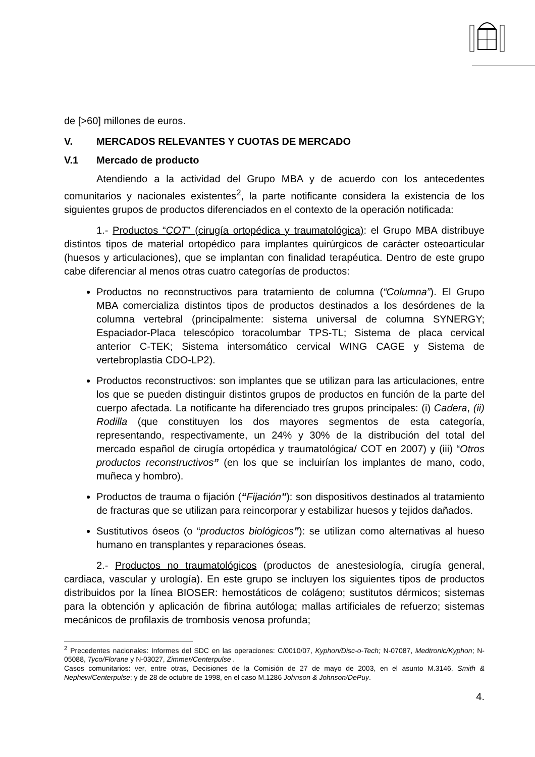de [>60] millones de euros.
V. MERCADOS RELEVANTES Y CUOTAS DE MERCADO
V.1 Mercado de producto
Atendiendo a la actividad del Grupo MBA y de acuerdo con los antecedentes comunitarios y nacionales existentes<sup>2</sup>, la parte notificante considera la existencia de los siguientes grupos de productos diferenciados en el contexto de la operación notificada:
1.- Productos “COT” (cirugía ortopédica y traumatológica): el Grupo MBA distribuye distintos tipos de material ortopédico para implantes quirúrgicos de carácter osteoarticular (huesos y articulaciones), que se implantan con finalidad terapéutica. Dentro de este grupo cabe diferenciar al menos otras cuatro categorías de productos:
Productos no reconstructivos para tratamiento de columna (“Columna”). El Grupo MBA comercializa distintos tipos de productos destinados a los desórdenes de la columna vertebral (principalmente: sistema universal de columna SYNERGY; Espaciador-Placa telescópico toracolumbar TPS-TL; Sistema de placa cervical anterior C-TEK; Sistema intersomático cervical WING CAGE y Sistema de vertebroplastia CDO-LP2).
Productos reconstructivos: son implantes que se utilizan para las articulaciones, entre los que se pueden distinguir distintos grupos de productos en función de la parte del cuerpo afectada. La notificante ha diferenciado tres grupos principales: (i) Cadera, (ii) Rodilla (que constituyen los dos mayores segmentos de esta categoría, representando, respectivamente, un 24% y 30% de la distribución del total del mercado español de cirugía ortopédica y traumatológica/ COT en 2007) y (iii) “Otros productos reconstructivos” (en los que se incluirían los implantes de mano, codo, muñeca y hombro).
Productos de trauma o fijación (“Fijación”): son dispositivos destinados al tratamiento de fracturas que se utilizan para reincorporar y estabilizar huesos y tejidos dañados.
Sustitutivos óseos (o “productos biológicos”): se utilizan como alternativas al hueso humano en transplantes y reparaciones óseas.
2.- Productos no traumatológicos (productos de anestesiología, cirugía general, cardiaca, vascular y urología). En este grupo se incluyen los siguientes tipos de productos distribuidos por la línea BIOSER: hemostáticos de colágeno; sustitutos dérmicos; sistemas para la obtención y aplicación de fibrina autóloga; mallas artificiales de refuerzo; sistemas mecánicos de profilaxis de trombosis venosa profunda;
<sup>2</sup> Precedentes nacionales: Informes del SDC en las operaciones: C/0010/07, Kyphon/Disc-o-Tech; N-07087, Medtronic/Kyphon; N-05088, Tyco/Florane y N-03027, Zimmer/Centerpulse .
Casos comunitarios: ver, entre otras, Decisiones de la Comisión de 27 de mayo de 2003, en el asunto M.3146, Smith & Nephew/Centerpulse; y de 28 de octubre de 1998, en el caso M.1286 Johnson & Johnson/DePuy.
4.